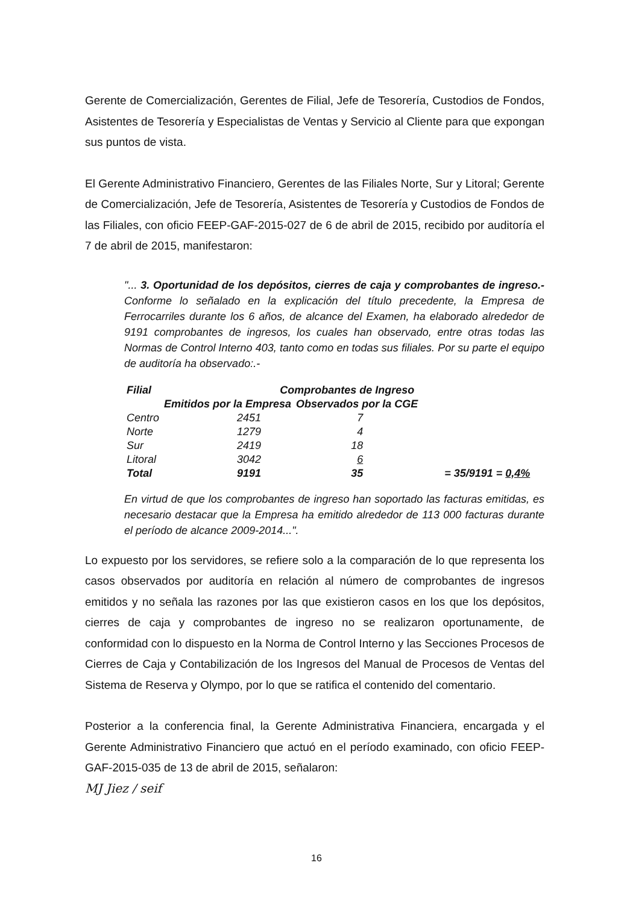Gerente de Comercialización, Gerentes de Filial, Jefe de Tesorería, Custodios de Fondos, Asistentes de Tesorería y Especialistas de Ventas y Servicio al Cliente para que expongan sus puntos de vista.
El Gerente Administrativo Financiero, Gerentes de las Filiales Norte, Sur y Litoral; Gerente de Comercialización, Jefe de Tesorería, Asistentes de Tesorería y Custodios de Fondos de las Filiales, con oficio FEEP-GAF-2015-027 de 6 de abril de 2015, recibido por auditoría el 7 de abril de 2015, manifestaron:
"... 3. Oportunidad de los depósitos, cierres de caja y comprobantes de ingreso.- Conforme lo señalado en la explicación del título precedente, la Empresa de Ferrocarriles durante los 6 años, de alcance del Examen, ha elaborado alrededor de 9191 comprobantes de ingresos, los cuales han observado, entre otras todas las Normas de Control Interno 403, tanto como en todas sus filiales. Por su parte el equipo de auditoría ha observado:.-
| Filial | Comprobantes de Ingreso | | |
| --- | --- | --- | --- |
| | Emitidos por la Empresa | Observados por la CGE | |
| Centro | 2451 | 7 | |
| Norte | 1279 | 4 | |
| Sur | 2419 | 18 | |
| Litoral | 3042 | 6 | |
| Total | 9191 | 35 | = 35/9191 = 0,4% |
En virtud de que los comprobantes de ingreso han soportado las facturas emitidas, es necesario destacar que la Empresa ha emitido alrededor de 113 000 facturas durante el período de alcance 2009-2014...".
Lo expuesto por los servidores, se refiere solo a la comparación de lo que representa los casos observados por auditoría en relación al número de comprobantes de ingresos emitidos y no señala las razones por las que existieron casos en los que los depósitos, cierres de caja y comprobantes de ingreso no se realizaron oportunamente, de conformidad con lo dispuesto en la Norma de Control Interno y las Secciones Procesos de Cierres de Caja y Contabilización de los Ingresos del Manual de Procesos de Ventas del Sistema de Reserva y Olympo, por lo que se ratifica el contenido del comentario.
Posterior a la conferencia final, la Gerente Administrativa Financiera, encargada y el Gerente Administrativo Financiero que actuó en el período examinado, con oficio FEEP-GAF-2015-035 de 13 de abril de 2015, señalaron:
MJ Jiez / seif
16